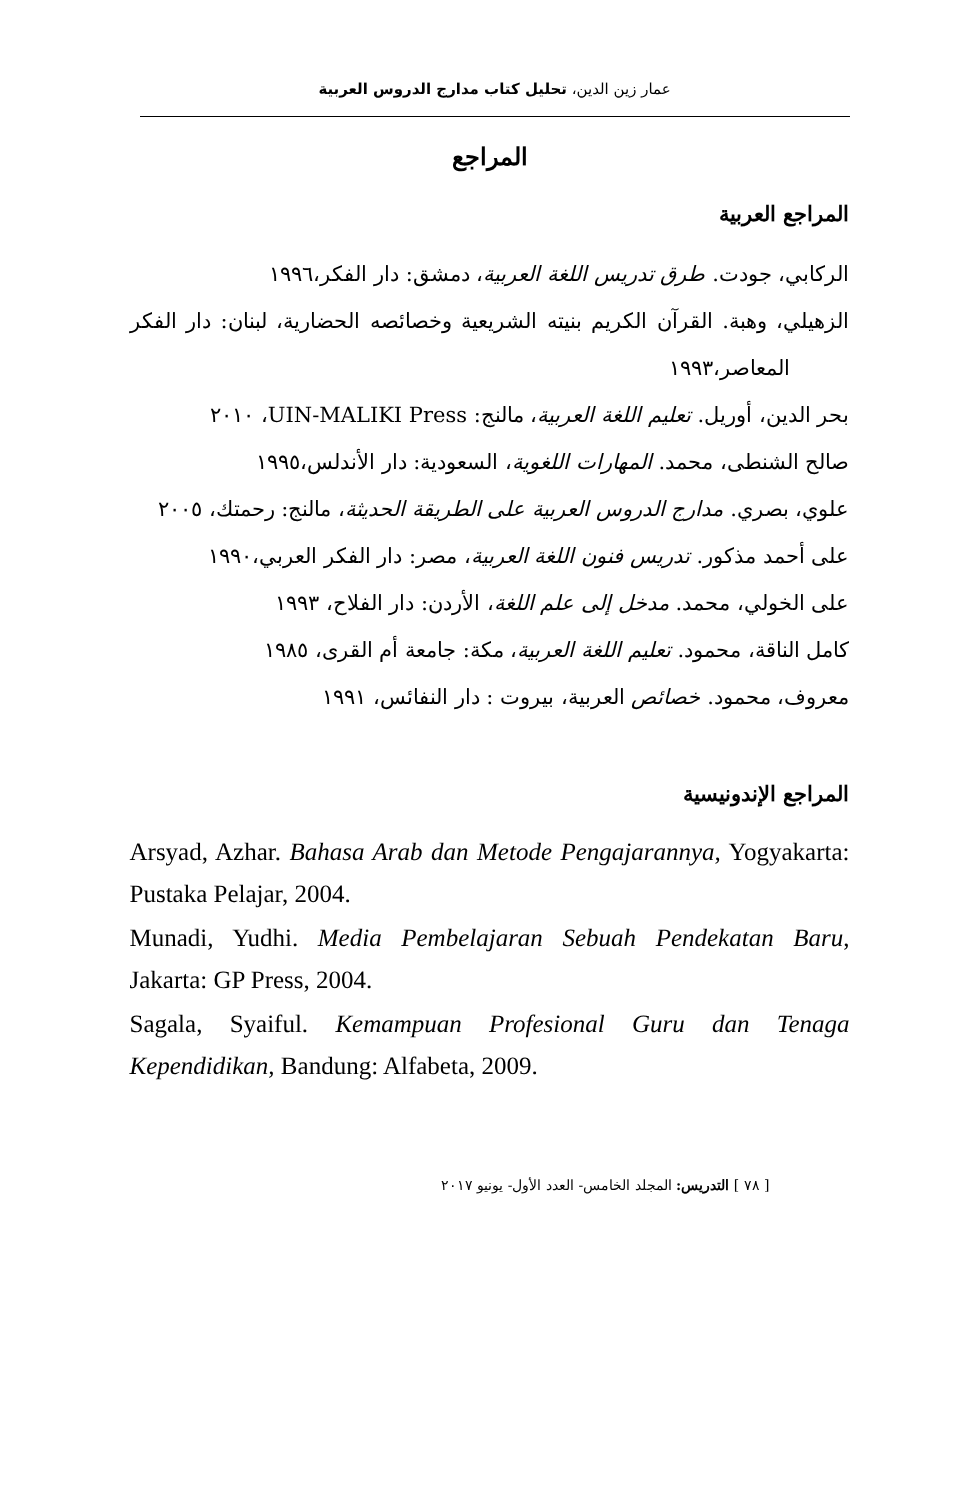عمار زين الدين، تحليل كتاب مدارج الدروس العربية
المراجع
المراجع العربية
الركابي، جودت. طرق تدريس اللغة العربية، دمشق: دار الفكر،١٩٩٦
الزهيلي، وهبة. القرآن الكريم بنيته الشريعية وخصائصه الحضارية، لبنان: دار الفكر المعاصر،١٩٩٣
بحر الدين، أوريل. تعليم اللغة العربية، مالنج: UIN-MALIKI Press، ٢٠١٠
صالح الشنطى، محمد. المهارات اللغوية، السعودية: دار الأندلس،١٩٩٥
علوي، بصري. مدارج الدروس العربية على الطريقة الحديثة، مالنج: رحمتك، ٢٠٠٥
على أحمد مذكور. تدريس فنون اللغة العربية، مصر: دار الفكر العربي،١٩٩٠
على الخولي، محمد. مدخل إلى علم اللغة، الأردن: دار الفلاح، ١٩٩٣
كامل الناقة، محمود. تعليم اللغة العربية، مكة: جامعة أم القرى، ١٩٨٥
معروف، محمود. خصائص العربية، بيروت : دار النفائس، ١٩٩١
المراجع الإندونيسية
Arsyad, Azhar. Bahasa Arab dan Metode Pengajarannya, Yogyakarta: Pustaka Pelajar, 2004.
Munadi, Yudhi. Media Pembelajaran Sebuah Pendekatan Baru, Jakarta: GP Press, 2004.
Sagala, Syaiful. Kemampuan Profesional Guru dan Tenaga Kependidikan, Bandung: Alfabeta, 2009.
[ ٧٨ ] التدريس: المجلد الخامس- العدد الأول- يونيو ٢٠١٧